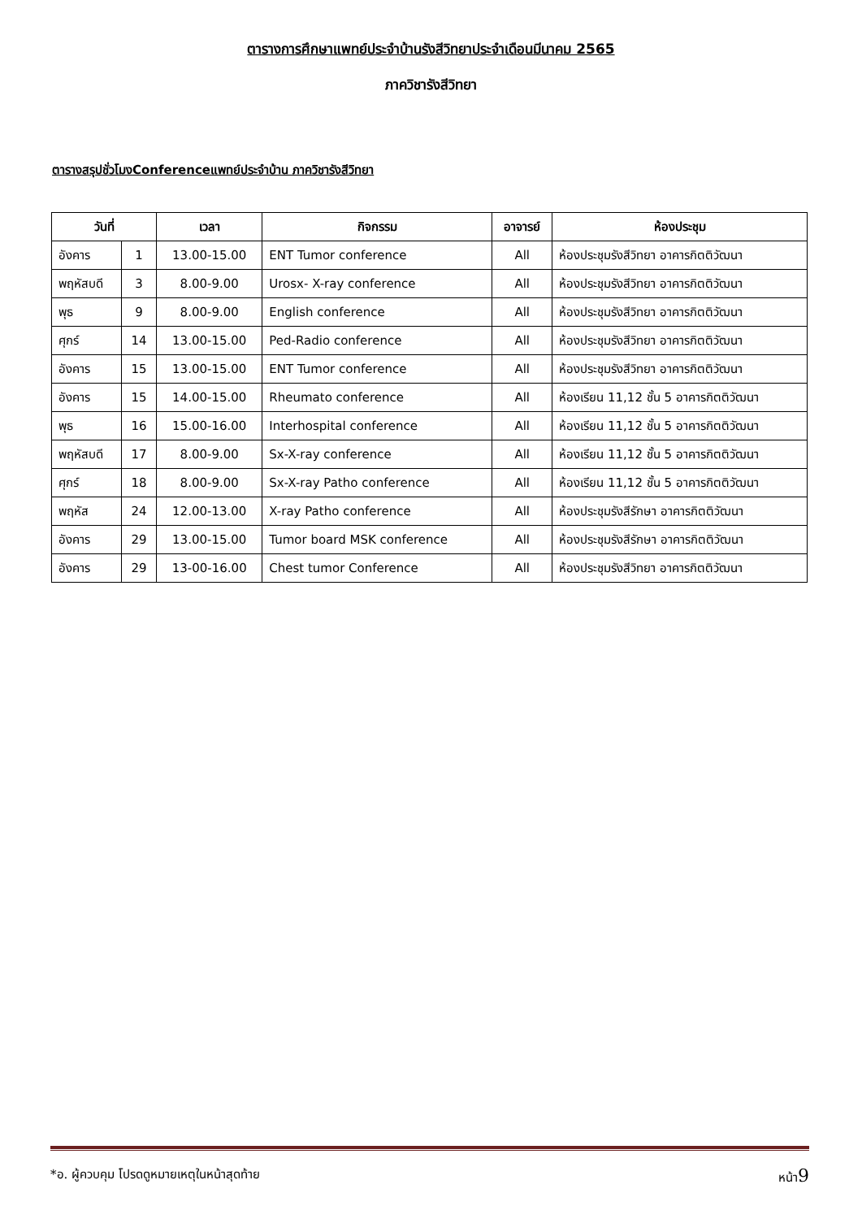ตารางการศึกษาแพทย์ประจำบ้านรังสีวิทยาประจำเดือนมีนาคม 2565
ภาควิชารังสีวิทยา
ตารางสรุปชั่วโมงConferenceแพทย์ประจำบ้าน ภาควิชารังสีวิทยา
| วันที่ | | เวลา | กิจกรรม | อาจารย์ | ห้องประชุม |
| --- | --- | --- | --- | --- | --- |
| อังคาร | 1 | 13.00-15.00 | ENT Tumor conference | All | ห้องประชุมรังสีวิทยา อาคารกิตติวัฒนา |
| พฤหัสบดี | 3 | 8.00-9.00 | Urosx- X-ray conference | All | ห้องประชุมรังสีวิทยา อาคารกิตติวัฒนา |
| พุธ | 9 | 8.00-9.00 | English conference | All | ห้องประชุมรังสีวิทยา อาคารกิตติวัฒนา |
| ศุกร์ | 14 | 13.00-15.00 | Ped-Radio conference | All | ห้องประชุมรังสีวิทยา อาคารกิตติวัฒนา |
| อังคาร | 15 | 13.00-15.00 | ENT Tumor conference | All | ห้องประชุมรังสีวิทยา อาคารกิตติวัฒนา |
| อังคาร | 15 | 14.00-15.00 | Rheumato conference | All | ห้องเรียน 11,12 ชั้น 5 อาคารกิตติวัฒนา |
| พุธ | 16 | 15.00-16.00 | Interhospital conference | All | ห้องเรียน 11,12 ชั้น 5 อาคารกิตติวัฒนา |
| พฤหัสบดี | 17 | 8.00-9.00 | Sx-X-ray conference | All | ห้องเรียน 11,12 ชั้น 5 อาคารกิตติวัฒนา |
| ศุกร์ | 18 | 8.00-9.00 | Sx-X-ray Patho conference | All | ห้องเรียน 11,12 ชั้น 5 อาคารกิตติวัฒนา |
| พฤหัส | 24 | 12.00-13.00 | X-ray Patho conference | All | ห้องประชุมรังสีรักษา อาคารกิตติวัฒนา |
| อังคาร | 29 | 13.00-15.00 | Tumor board MSK conference | All | ห้องประชุมรังสีรักษา อาคารกิตติวัฒนา |
| อังคาร | 29 | 13-00-16.00 | Chest tumor Conference | All | ห้องประชุมรังสีวิทยา อาคารกิตติวัฒนา |
*อ. ผู้ควบคุม โปรดดูหมายเหตุในหน้าสุดท้าย หน้า9